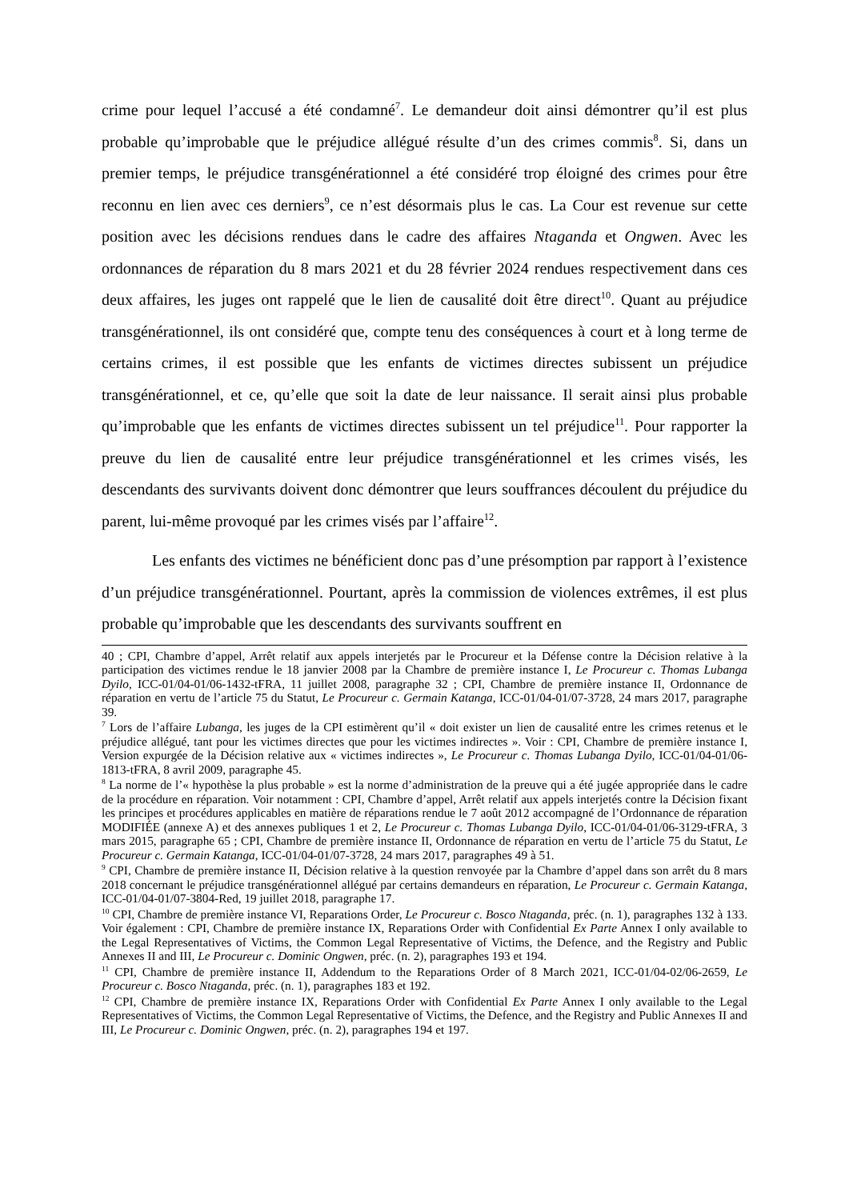crime pour lequel l’accusé a été condamné<sup>7</sup>. Le demandeur doit ainsi démontrer qu’il est plus probable qu’improbable que le préjudice allégué résulte d’un des crimes commis<sup>8</sup>. Si, dans un premier temps, le préjudice transgénérationnel a été considéré trop éloigné des crimes pour être reconnu en lien avec ces derniers<sup>9</sup>, ce n’est désormais plus le cas. La Cour est revenue sur cette position avec les décisions rendues dans le cadre des affaires Ntaganda et Ongwen. Avec les ordonnances de réparation du 8 mars 2021 et du 28 février 2024 rendues respectivement dans ces deux affaires, les juges ont rappelé que le lien de causalité doit être direct<sup>10</sup>. Quant au préjudice transgénérationnel, ils ont considéré que, compte tenu des conséquences à court et à long terme de certains crimes, il est possible que les enfants de victimes directes subissent un préjudice transgénérationnel, et ce, qu’elle que soit la date de leur naissance. Il serait ainsi plus probable qu’improbable que les enfants de victimes directes subissent un tel préjudice<sup>11</sup>. Pour rapporter la preuve du lien de causalité entre leur préjudice transgénérationnel et les crimes visés, les descendants des survivants doivent donc démontrer que leurs souffrances découlent du préjudice du parent, lui-même provoqué par les crimes visés par l’affaire<sup>12</sup>.
Les enfants des victimes ne bénéficient donc pas d’une présomption par rapport à l’existence d’un préjudice transgénérationnel. Pourtant, après la commission de violences extrêmes, il est plus probable qu’improbable que les descendants des survivants souffrent en
40 ; CPI, Chambre d’appel, Arrêt relatif aux appels interjetés par le Procureur et la Défense contre la Décision relative à la participation des victimes rendue le 18 janvier 2008 par la Chambre de première instance I, Le Procureur c. Thomas Lubanga Dyilo, ICC-01/04-01/06-1432-tFRA, 11 juillet 2008, paragraphe 32 ; CPI, Chambre de première instance II, Ordonnance de réparation en vertu de l’article 75 du Statut, Le Procureur c. Germain Katanga, ICC-01/04-01/07-3728, 24 mars 2017, paragraphe 39.
<sup>7</sup> Lors de l’affaire Lubanga, les juges de la CPI estimèrent qu’il « doit exister un lien de causalité entre les crimes retenus et le préjudice allégué, tant pour les victimes directes que pour les victimes indirectes ». Voir : CPI, Chambre de première instance I, Version expurgée de la Décision relative aux « victimes indirectes », Le Procureur c. Thomas Lubanga Dyilo, ICC-01/04-01/06-1813-tFRA, 8 avril 2009, paragraphe 45.
<sup>8</sup> La norme de l’« hypothèse la plus probable » est la norme d’administration de la preuve qui a été jugée appropriée dans le cadre de la procédure en réparation. Voir notamment : CPI, Chambre d’appel, Arrêt relatif aux appels interjetés contre la Décision fixant les principes et procédures applicables en matière de réparations rendue le 7 août 2012 accompagné de l’Ordonnance de réparation MODIFIÉE (annexe A) et des annexes publiques 1 et 2, Le Procureur c. Thomas Lubanga Dyilo, ICC-01/04-01/06-3129-tFRA, 3 mars 2015, paragraphe 65 ; CPI, Chambre de première instance II, Ordonnance de réparation en vertu de l’article 75 du Statut, Le Procureur c. Germain Katanga, ICC-01/04-01/07-3728, 24 mars 2017, paragraphes 49 à 51.
<sup>9</sup> CPI, Chambre de première instance II, Décision relative à la question renvoyée par la Chambre d’appel dans son arrêt du 8 mars 2018 concernant le préjudice transgénérationnel allégué par certains demandeurs en réparation, Le Procureur c. Germain Katanga, ICC-01/04-01/07-3804-Red, 19 juillet 2018, paragraphe 17.
<sup>10</sup> CPI, Chambre de première instance VI, Reparations Order, Le Procureur c. Bosco Ntaganda, préc. (n. 1), paragraphes 132 à 133. Voir également : CPI, Chambre de première instance IX, Reparations Order with Confidential Ex Parte Annex I only available to the Legal Representatives of Victims, the Common Legal Representative of Victims, the Defence, and the Registry and Public Annexes II and III, Le Procureur c. Dominic Ongwen, préc. (n. 2), paragraphes 193 et 194.
<sup>11</sup> CPI, Chambre de première instance II, Addendum to the Reparations Order of 8 March 2021, ICC-01/04-02/06-2659, Le Procureur c. Bosco Ntaganda, préc. (n. 1), paragraphes 183 et 192.
<sup>12</sup> CPI, Chambre de première instance IX, Reparations Order with Confidential Ex Parte Annex I only available to the Legal Representatives of Victims, the Common Legal Representative of Victims, the Defence, and the Registry and Public Annexes II and III, Le Procureur c. Dominic Ongwen, préc. (n. 2), paragraphes 194 et 197.